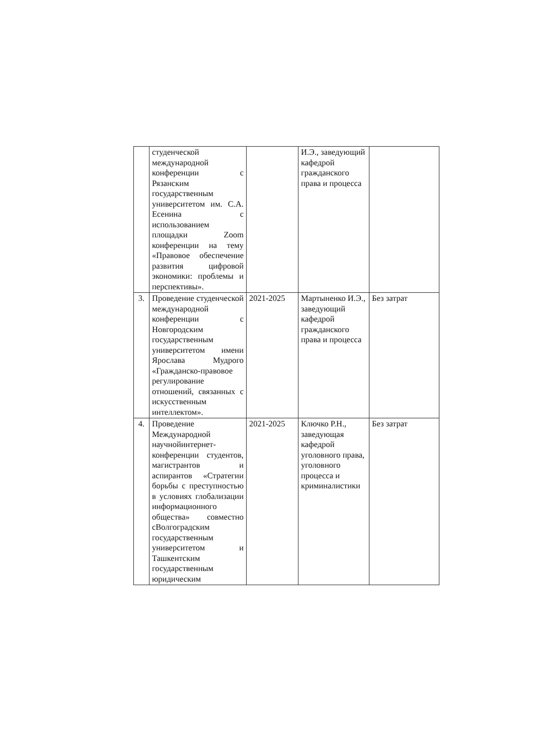| | студенческой международной конференции с Рязанским государственным университетом им. С.А. Есенина с использованием площадки Zoom конференции на тему «Правовое обеспечение развития цифровой экономики: проблемы и перспективы». | | И.Э., заведующий кафедрой гражданского права и процесса | |
| 3. | Проведение студенческой международной конференции с Новгородским государственным университетом имени Ярослава Мудрого «Гражданско-правовое регулирование отношений, связанных с искусственным интеллектом». | 2021-2025 | Мартыненко И.Э., заведующий кафедрой гражданского права и процесса | Без затрат |
| 4. | Проведение Международной научнойинтернет-конференции студентов, магистрантов и аспирантов «Стратегии борьбы с преступностью в условиях глобализации информационного общества» совместно сВолгоградским государственным университетом и Ташкентским государственным юридическим | 2021-2025 | Ключко Р.Н., заведующая кафедрой уголовного права, уголовного процесса и криминалистики | Без затрат |